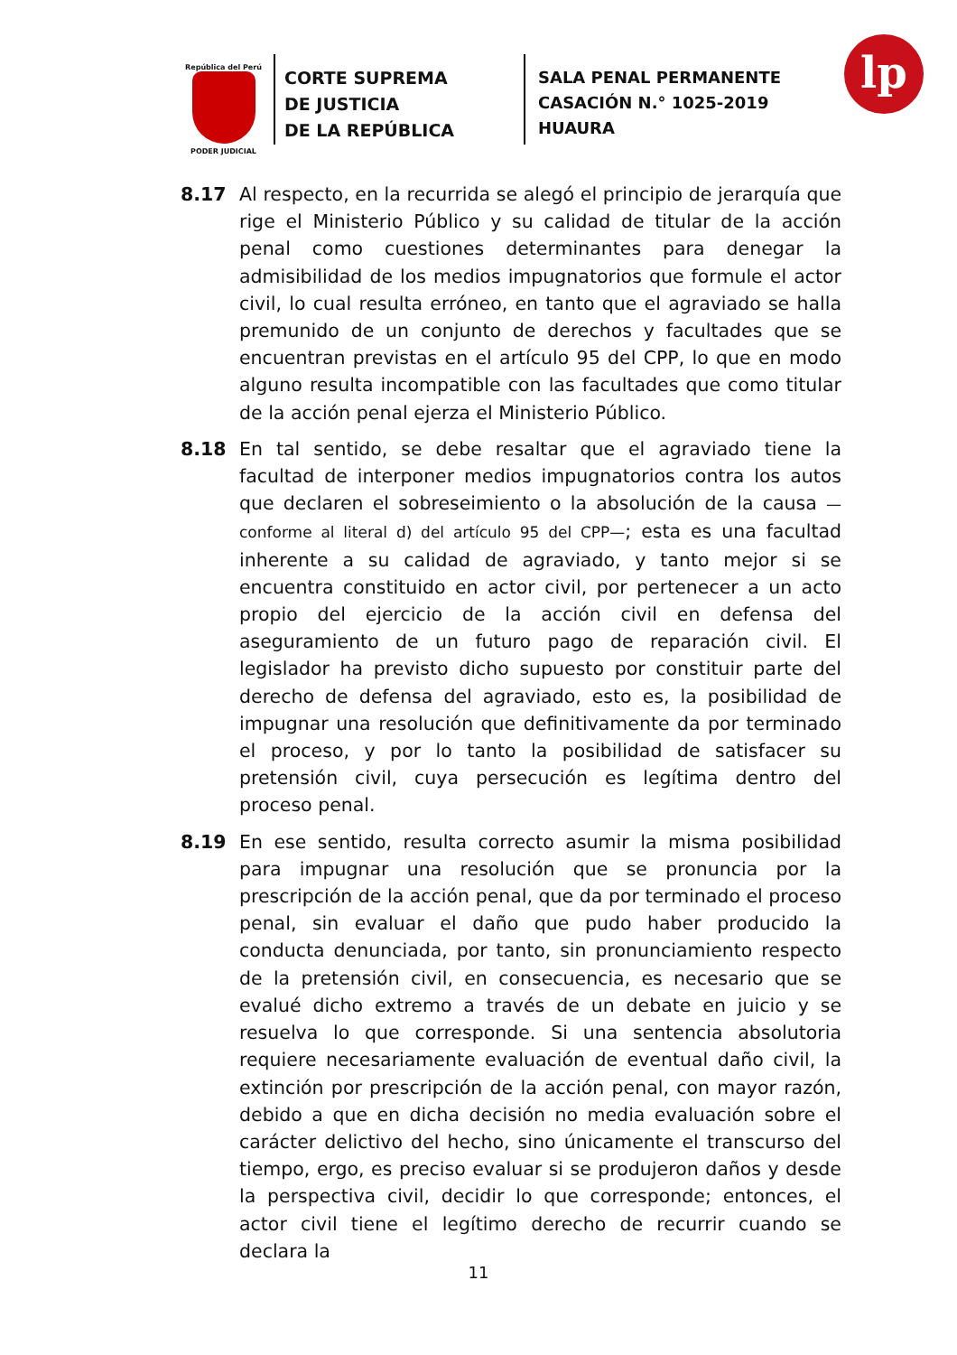República del Perú
PODER JUDICIAL
CORTE SUPREMA
DE JUSTICIA
DE LA REPÚBLICA
SALA PENAL PERMANENTE
CASACIÓN N.° 1025-2019
HUAURA
lp
8.17 Al respecto, en la recurrida se alegó el principio de jerarquía que rige el Ministerio Público y su calidad de titular de la acción penal como cuestiones determinantes para denegar la admisibilidad de los medios impugnatorios que formule el actor civil, lo cual resulta erróneo, en tanto que el agraviado se halla premunido de un conjunto de derechos y facultades que se encuentran previstas en el artículo 95 del CPP, lo que en modo alguno resulta incompatible con las facultades que como titular de la acción penal ejerza el Ministerio Público.
8.18 En tal sentido, se debe resaltar que el agraviado tiene la facultad de interponer medios impugnatorios contra los autos que declaren el sobreseimiento o la absolución de la causa —conforme al literal d) del artículo 95 del CPP—; esta es una facultad inherente a su calidad de agraviado, y tanto mejor si se encuentra constituido en actor civil, por pertenecer a un acto propio del ejercicio de la acción civil en defensa del aseguramiento de un futuro pago de reparación civil. El legislador ha previsto dicho supuesto por constituir parte del derecho de defensa del agraviado, esto es, la posibilidad de impugnar una resolución que definitivamente da por terminado el proceso, y por lo tanto la posibilidad de satisfacer su pretensión civil, cuya persecución es legítima dentro del proceso penal.
8.19 En ese sentido, resulta correcto asumir la misma posibilidad para impugnar una resolución que se pronuncia por la prescripción de la acción penal, que da por terminado el proceso penal, sin evaluar el daño que pudo haber producido la conducta denunciada, por tanto, sin pronunciamiento respecto de la pretensión civil, en consecuencia, es necesario que se evalué dicho extremo a través de un debate en juicio y se resuelva lo que corresponde. Si una sentencia absolutoria requiere necesariamente evaluación de eventual daño civil, la extinción por prescripción de la acción penal, con mayor razón, debido a que en dicha decisión no media evaluación sobre el carácter delictivo del hecho, sino únicamente el transcurso del tiempo, ergo, es preciso evaluar si se produjeron daños y desde la perspectiva civil, decidir lo que corresponde; entonces, el actor civil tiene el legítimo derecho de recurrir cuando se declara la
11